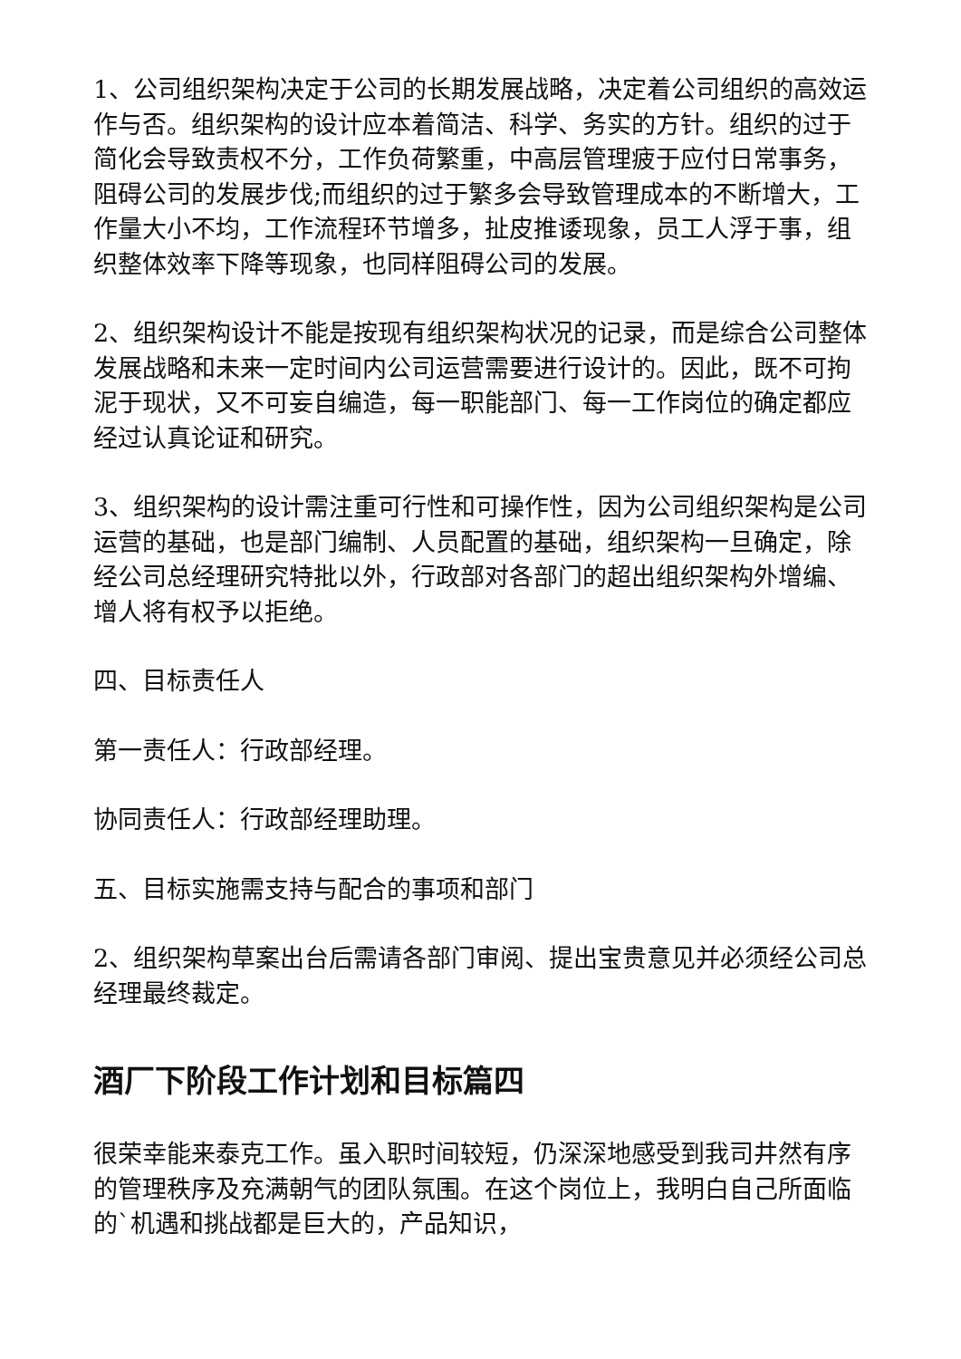1、公司组织架构决定于公司的长期发展战略，决定着公司组织的高效运作与否。组织架构的设计应本着简洁、科学、务实的方针。组织的过于简化会导致责权不分，工作负荷繁重，中高层管理疲于应付日常事务，阻碍公司的发展步伐;而组织的过于繁多会导致管理成本的不断增大，工作量大小不均，工作流程环节增多，扯皮推诿现象，员工人浮于事，组织整体效率下降等现象，也同样阻碍公司的发展。
2、组织架构设计不能是按现有组织架构状况的记录，而是综合公司整体发展战略和未来一定时间内公司运营需要进行设计的。因此，既不可拘泥于现状，又不可妄自编造，每一职能部门、每一工作岗位的确定都应经过认真论证和研究。
3、组织架构的设计需注重可行性和可操作性，因为公司组织架构是公司运营的基础，也是部门编制、人员配置的基础，组织架构一旦确定，除经公司总经理研究特批以外，行政部对各部门的超出组织架构外增编、增人将有权予以拒绝。
四、目标责任人
第一责任人：行政部经理。
协同责任人：行政部经理助理。
五、目标实施需支持与配合的事项和部门
2、组织架构草案出台后需请各部门审阅、提出宝贵意见并必须经公司总经理最终裁定。
酒厂下阶段工作计划和目标篇四
很荣幸能来泰克工作。虽入职时间较短，仍深深地感受到我司井然有序的管理秩序及充满朝气的团队氛围。在这个岗位上，我明白自己所面临的`机遇和挑战都是巨大的，产品知识，